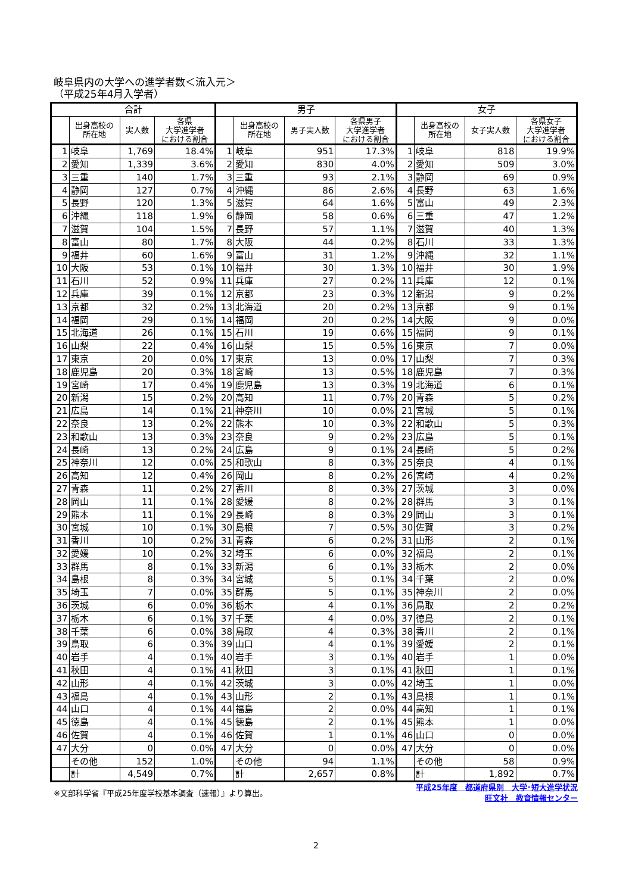岐阜県内の大学への進学者数＜流入元＞
（平成25年4月入学者）
| 合計 | | | | 男子 | | | | 女子 | | | |
| --- | --- | --- | --- | --- | --- | --- | --- | --- | --- | --- | --- |
| | 出身高校の 所在地 | 実人数 | 各県 大学進学者 における割合 | | 出身高校の 所在地 | 男子実人数 | 各県男子 大学進学者 における割合 | | 出身高校の 所在地 | 女子実人数 | 各県女子 大学進学者 における割合 |
| 1 | 岐阜 | 1,769 | 18.4% | 1 | 岐阜 | 951 | 17.3% | 1 | 岐阜 | 818 | 19.9% |
| 2 | 愛知 | 1,339 | 3.6% | 2 | 愛知 | 830 | 4.0% | 2 | 愛知 | 509 | 3.0% |
| 3 | 三重 | 140 | 1.7% | 3 | 三重 | 93 | 2.1% | 3 | 静岡 | 69 | 0.9% |
| 4 | 静岡 | 127 | 0.7% | 4 | 沖縄 | 86 | 2.6% | 4 | 長野 | 63 | 1.6% |
| 5 | 長野 | 120 | 1.3% | 5 | 滋賀 | 64 | 1.6% | 5 | 富山 | 49 | 2.3% |
| 6 | 沖縄 | 118 | 1.9% | 6 | 静岡 | 58 | 0.6% | 6 | 三重 | 47 | 1.2% |
| 7 | 滋賀 | 104 | 1.5% | 7 | 長野 | 57 | 1.1% | 7 | 滋賀 | 40 | 1.3% |
| 8 | 富山 | 80 | 1.7% | 8 | 大阪 | 44 | 0.2% | 8 | 石川 | 33 | 1.3% |
| 9 | 福井 | 60 | 1.6% | 9 | 富山 | 31 | 1.2% | 9 | 沖縄 | 32 | 1.1% |
| 10 | 大阪 | 53 | 0.1% | 10 | 福井 | 30 | 1.3% | 10 | 福井 | 30 | 1.9% |
| 11 | 石川 | 52 | 0.9% | 11 | 兵庫 | 27 | 0.2% | 11 | 兵庫 | 12 | 0.1% |
| 12 | 兵庫 | 39 | 0.1% | 12 | 京都 | 23 | 0.3% | 12 | 新潟 | 9 | 0.2% |
| 13 | 京都 | 32 | 0.2% | 13 | 北海道 | 20 | 0.2% | 13 | 京都 | 9 | 0.1% |
| 14 | 福岡 | 29 | 0.1% | 14 | 福岡 | 20 | 0.2% | 14 | 大阪 | 9 | 0.0% |
| 15 | 北海道 | 26 | 0.1% | 15 | 石川 | 19 | 0.6% | 15 | 福岡 | 9 | 0.1% |
| 16 | 山梨 | 22 | 0.4% | 16 | 山梨 | 15 | 0.5% | 16 | 東京 | 7 | 0.0% |
| 17 | 東京 | 20 | 0.0% | 17 | 東京 | 13 | 0.0% | 17 | 山梨 | 7 | 0.3% |
| 18 | 鹿児島 | 20 | 0.3% | 18 | 宮崎 | 13 | 0.5% | 18 | 鹿児島 | 7 | 0.3% |
| 19 | 宮崎 | 17 | 0.4% | 19 | 鹿児島 | 13 | 0.3% | 19 | 北海道 | 6 | 0.1% |
| 20 | 新潟 | 15 | 0.2% | 20 | 高知 | 11 | 0.7% | 20 | 青森 | 5 | 0.2% |
| 21 | 広島 | 14 | 0.1% | 21 | 神奈川 | 10 | 0.0% | 21 | 宮城 | 5 | 0.1% |
| 22 | 奈良 | 13 | 0.2% | 22 | 熊本 | 10 | 0.3% | 22 | 和歌山 | 5 | 0.3% |
| 23 | 和歌山 | 13 | 0.3% | 23 | 奈良 | 9 | 0.2% | 23 | 広島 | 5 | 0.1% |
| 24 | 長崎 | 13 | 0.2% | 24 | 広島 | 9 | 0.1% | 24 | 長崎 | 5 | 0.2% |
| 25 | 神奈川 | 12 | 0.0% | 25 | 和歌山 | 8 | 0.3% | 25 | 奈良 | 4 | 0.1% |
| 26 | 高知 | 12 | 0.4% | 26 | 岡山 | 8 | 0.2% | 26 | 宮崎 | 4 | 0.2% |
| 27 | 青森 | 11 | 0.2% | 27 | 香川 | 8 | 0.3% | 27 | 茨城 | 3 | 0.0% |
| 28 | 岡山 | 11 | 0.1% | 28 | 愛媛 | 8 | 0.2% | 28 | 群馬 | 3 | 0.1% |
| 29 | 熊本 | 11 | 0.1% | 29 | 長崎 | 8 | 0.3% | 29 | 岡山 | 3 | 0.1% |
| 30 | 宮城 | 10 | 0.1% | 30 | 島根 | 7 | 0.5% | 30 | 佐賀 | 3 | 0.2% |
| 31 | 香川 | 10 | 0.2% | 31 | 青森 | 6 | 0.2% | 31 | 山形 | 2 | 0.1% |
| 32 | 愛媛 | 10 | 0.2% | 32 | 埼玉 | 6 | 0.0% | 32 | 福島 | 2 | 0.1% |
| 33 | 群馬 | 8 | 0.1% | 33 | 新潟 | 6 | 0.1% | 33 | 栃木 | 2 | 0.0% |
| 34 | 島根 | 8 | 0.3% | 34 | 宮城 | 5 | 0.1% | 34 | 千葉 | 2 | 0.0% |
| 35 | 埼玉 | 7 | 0.0% | 35 | 群馬 | 5 | 0.1% | 35 | 神奈川 | 2 | 0.0% |
| 36 | 茨城 | 6 | 0.0% | 36 | 栃木 | 4 | 0.1% | 36 | 鳥取 | 2 | 0.2% |
| 37 | 栃木 | 6 | 0.1% | 37 | 千葉 | 4 | 0.0% | 37 | 徳島 | 2 | 0.1% |
| 38 | 千葉 | 6 | 0.0% | 38 | 鳥取 | 4 | 0.3% | 38 | 香川 | 2 | 0.1% |
| 39 | 鳥取 | 6 | 0.3% | 39 | 山口 | 4 | 0.1% | 39 | 愛媛 | 2 | 0.1% |
| 40 | 岩手 | 4 | 0.1% | 40 | 岩手 | 3 | 0.1% | 40 | 岩手 | 1 | 0.0% |
| 41 | 秋田 | 4 | 0.1% | 41 | 秋田 | 3 | 0.1% | 41 | 秋田 | 1 | 0.1% |
| 42 | 山形 | 4 | 0.1% | 42 | 茨城 | 3 | 0.0% | 42 | 埼玉 | 1 | 0.0% |
| 43 | 福島 | 4 | 0.1% | 43 | 山形 | 2 | 0.1% | 43 | 島根 | 1 | 0.1% |
| 44 | 山口 | 4 | 0.1% | 44 | 福島 | 2 | 0.0% | 44 | 高知 | 1 | 0.1% |
| 45 | 徳島 | 4 | 0.1% | 45 | 徳島 | 2 | 0.1% | 45 | 熊本 | 1 | 0.0% |
| 46 | 佐賀 | 4 | 0.1% | 46 | 佐賀 | 1 | 0.1% | 46 | 山口 | 0 | 0.0% |
| 47 | 大分 | 0 | 0.0% | 47 | 大分 | 0 | 0.0% | 47 | 大分 | 0 | 0.0% |
| | その他 | 152 | 1.0% | | その他 | 94 | 1.1% | | その他 | 58 | 0.9% |
| | 計 | 4,549 | 0.7% | | 計 | 2,657 | 0.8% | | 計 | 1,892 | 0.7% |
※文部科学省『平成25年度学校基本調査（速報）』より算出。
平成25年度　都道府県別　大学･短大進学状況
旺文社　教育情報センター
2